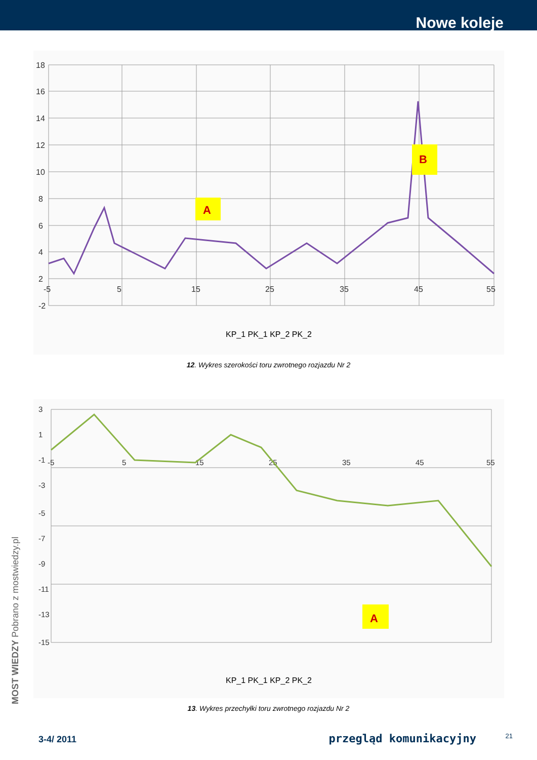Nowe koleje
18
16
14
12
10
8
6
4
2
-2
-5
5
15
25
35
45
55
A
B
KP_1 PK_1 KP_2 PK_2
12. Wykres szerokości toru zwrotnego rozjazdu Nr 2
3
1
-1
-3
-5
-7
-9
-11
-13
-15
-5
5
15
25
35
45
55
A
KP_1 PK_1 KP_2 PK_2
13. Wykres przechyłki toru zwrotnego rozjazdu Nr 2
MOST WIEDZY Pobrano z mostwiedzy.pl
21 3-4/ 2011 przegląd komunikacyjny